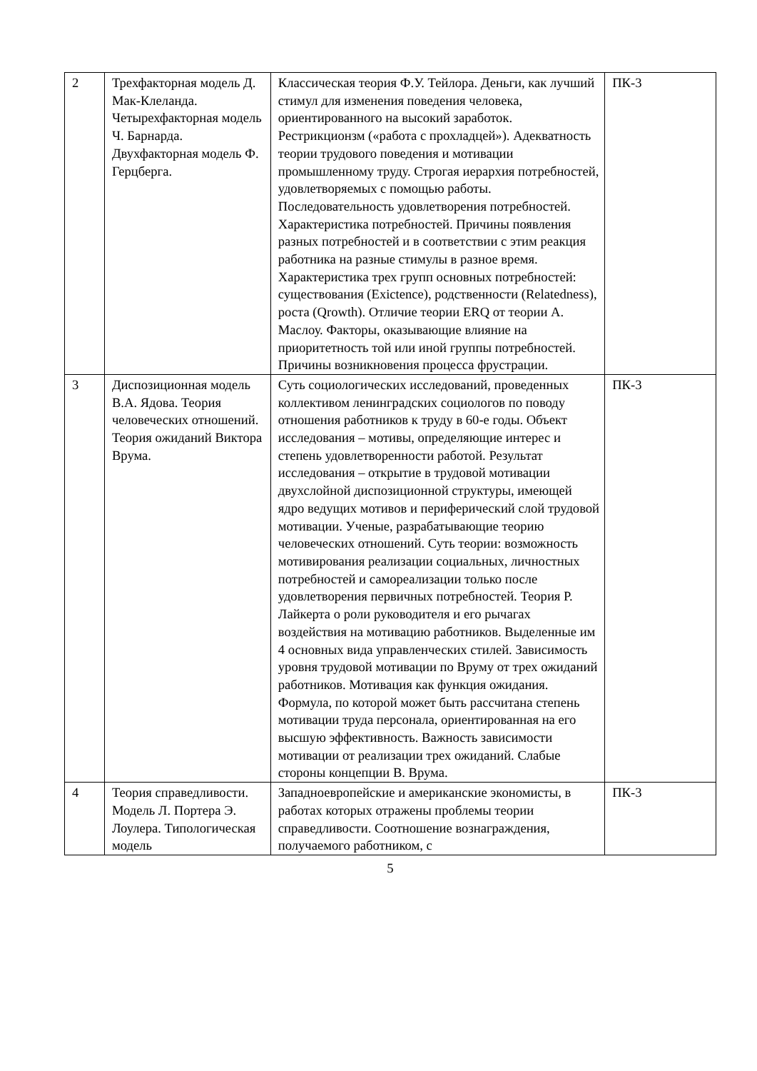| 2 | Трехфакторная модель Д. Мак-Клеланда. Четырехфакторная модель Ч. Барнарда. Двухфакторная модель Ф. Герцберга. | Классическая теория Ф.У. Тейлора. Деньги, как лучший стимул для изменения поведения человека, ориентированного на высокий заработок. Рестрикционзм («работа с прохладцей»). Адекватность теории трудового поведения и мотивации промышленному труду. Строгая иерархия потребностей, удовлетворяемых с помощью работы. Последовательность удовлетворения потребностей. Характеристика потребностей. Причины появления разных потребностей и в соответствии с этим реакция работника на разные стимулы в разное время. Характеристика трех групп основных потребностей: существования (Exictence), родственности (Relatedness), роста (Qrowth). Отличие теории ERQ от теории А. Маслоу. Факторы, оказывающие влияние на приоритетность той или иной группы потребностей. Причины возникновения процесса фрустрации. | ПК-3 |
| 3 | Диспозиционная модель В.А. Ядова. Теория человеческих отношений. Теория ожиданий Виктора Врума. | Суть социологических исследований, проведенных коллективом ленинградских социологов по поводу отношения работников к труду в 60-е годы. Объект исследования – мотивы, определяющие интерес и степень удовлетворенности работой. Результат исследования – открытие в трудовой мотивации двухслойной диспозиционной структуры, имеющей ядро ведущих мотивов и периферический слой трудовой мотивации. Ученые, разрабатывающие теорию человеческих отношений. Суть теории: возможность мотивирования реализации социальных, личностных потребностей и самореализации только после удовлетворения первичных потребностей. Теория Р. Лайкерта о роли руководителя и его рычагах воздействия на мотивацию работников. Выделенные им 4 основных вида управленческих стилей. Зависимость уровня трудовой мотивации по Вруму от трех ожиданий работников. Мотивация как функция ожидания. Формула, по которой может быть рассчитана степень мотивации труда персонала, ориентированная на его высшую эффективность. Важность зависимости мотивации от реализации трех ожиданий. Слабые стороны концепции В. Врума. | ПК-3 |
| 4 | Теория справедливости. Модель Л. Портера Э. Лоулера. Типологическая модель | Западноевропейские и американские экономисты, в работах которых отражены проблемы теории справедливости. Соотношение вознаграждения, получаемого работником, с | ПК-3 |
5